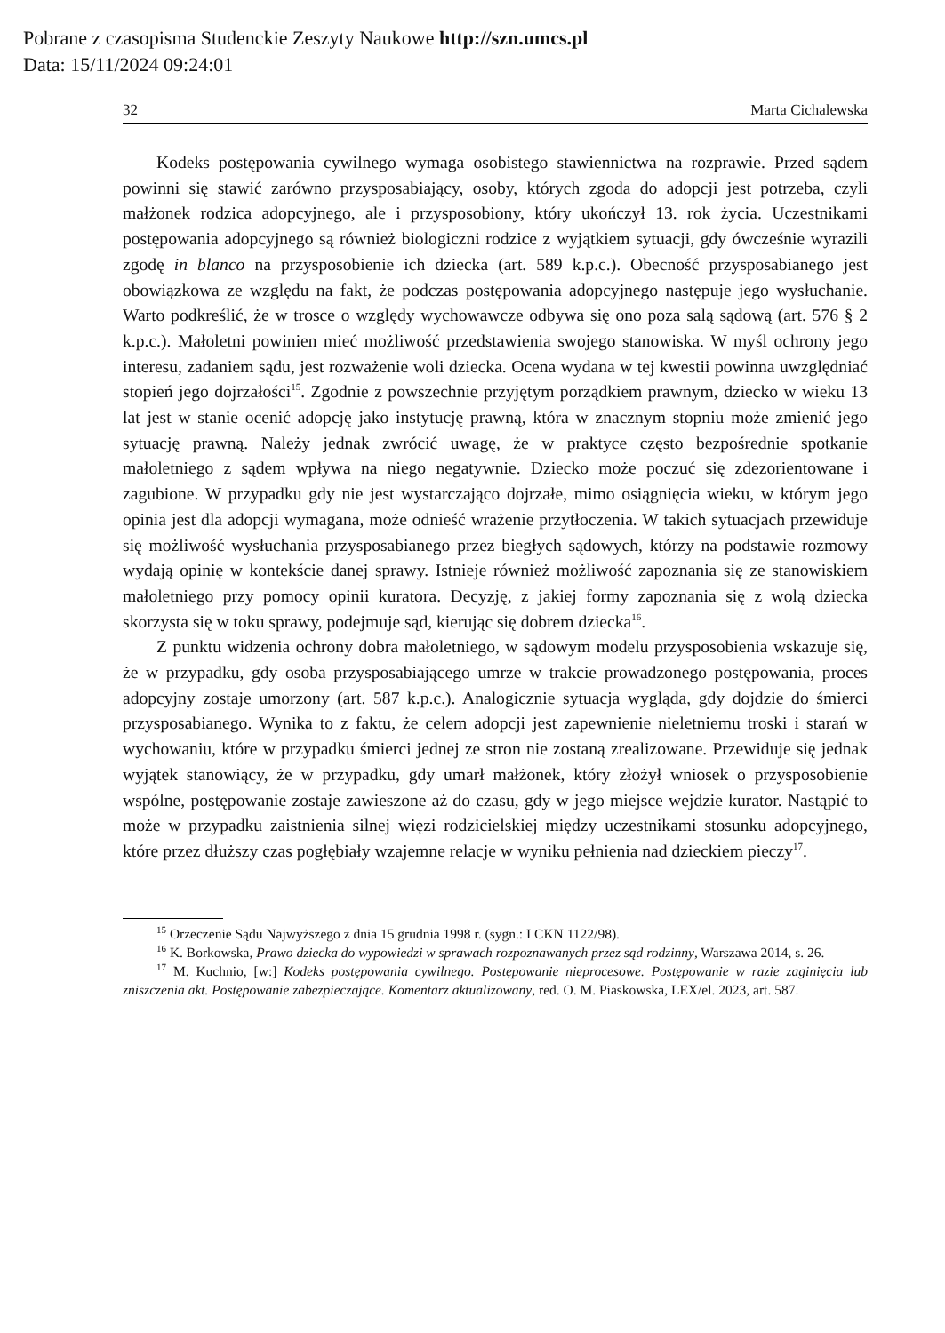Pobrane z czasopisma Studenckie Zeszyty Naukowe http://szn.umcs.pl
Data: 15/11/2024 09:24:01
32 Marta Cichalewska
Kodeks postępowania cywilnego wymaga osobistego stawiennictwa na rozprawie. Przed sądem powinni się stawić zarówno przysposabiający, osoby, których zgoda do adopcji jest potrzeba, czyli małżonek rodzica adopcyjnego, ale i przysposobiony, który ukończył 13. rok życia. Uczestnikami postępowania adopcyjnego są również biologiczni rodzice z wyjątkiem sytuacji, gdy ówcześnie wyrazili zgodę in blanco na przysposobienie ich dziecka (art. 589 k.p.c.). Obecność przysposabianego jest obowiązkowa ze względu na fakt, że podczas postępowania adopcyjnego następuje jego wysłuchanie. Warto podkreślić, że w trosce o względy wychowawcze odbywa się ono poza salą sądową (art. 576 § 2 k.p.c.). Małoletni powinien mieć możliwość przedstawienia swojego stanowiska. W myśl ochrony jego interesu, zadaniem sądu, jest rozważenie woli dziecka. Ocena wydana w tej kwestii powinna uwzględniać stopień jego dojrzałości<sup>15</sup>. Zgodnie z powszechnie przyjętym porządkiem prawnym, dziecko w wieku 13 lat jest w stanie ocenić adopcję jako instytucję prawną, która w znacznym stopniu może zmienić jego sytuację prawną. Należy jednak zwrócić uwagę, że w praktyce często bezpośrednie spotkanie małoletniego z sądem wpływa na niego negatywnie. Dziecko może poczuć się zdezorientowane i zagubione. W przypadku gdy nie jest wystarczająco dojrzałe, mimo osiągnięcia wieku, w którym jego opinia jest dla adopcji wymagana, może odnieść wrażenie przytłoczenia. W takich sytuacjach przewiduje się możliwość wysłuchania przysposabianego przez biegłych sądowych, którzy na podstawie rozmowy wydają opinię w kontekście danej sprawy. Istnieje również możliwość zapoznania się ze stanowiskiem małoletniego przy pomocy opinii kuratora. Decyzję, z jakiej formy zapoznania się z wolą dziecka skorzysta się w toku sprawy, podejmuje sąd, kierując się dobrem dziecka<sup>16</sup>.
Z punktu widzenia ochrony dobra małoletniego, w sądowym modelu przysposobienia wskazuje się, że w przypadku, gdy osoba przysposabiającego umrze w trakcie prowadzonego postępowania, proces adopcyjny zostaje umorzony (art. 587 k.p.c.). Analogicznie sytuacja wygląda, gdy dojdzie do śmierci przysposabianego. Wynika to z faktu, że celem adopcji jest zapewnienie nieletniemu troski i starań w wychowaniu, które w przypadku śmierci jednej ze stron nie zostaną zrealizowane. Przewiduje się jednak wyjątek stanowiący, że w przypadku, gdy umarł małżonek, który złożył wniosek o przysposobienie wspólne, postępowanie zostaje zawieszone aż do czasu, gdy w jego miejsce wejdzie kurator. Nastąpić to może w przypadku zaistnienia silnej więzi rodzicielskiej między uczestnikami stosunku adopcyjnego, które przez dłuższy czas pogłębiały wzajemne relacje w wyniku pełnienia nad dzieckiem pieczy<sup>17</sup>.
<sup>15</sup> Orzeczenie Sądu Najwyższego z dnia 15 grudnia 1998 r. (sygn.: I CKN 1122/98).
<sup>16</sup> K. Borkowska, Prawo dziecka do wypowiedzi w sprawach rozpoznawanych przez sąd rodzinny, Warszawa 2014, s. 26.
<sup>17</sup> M. Kuchnio, [w:] Kodeks postępowania cywilnego. Postępowanie nieprocesowe. Postępowanie w razie zaginięcia lub zniszczenia akt. Postępowanie zabezpieczające. Komentarz aktualizowany, red. O. M. Piaskowska, LEX/el. 2023, art. 587.